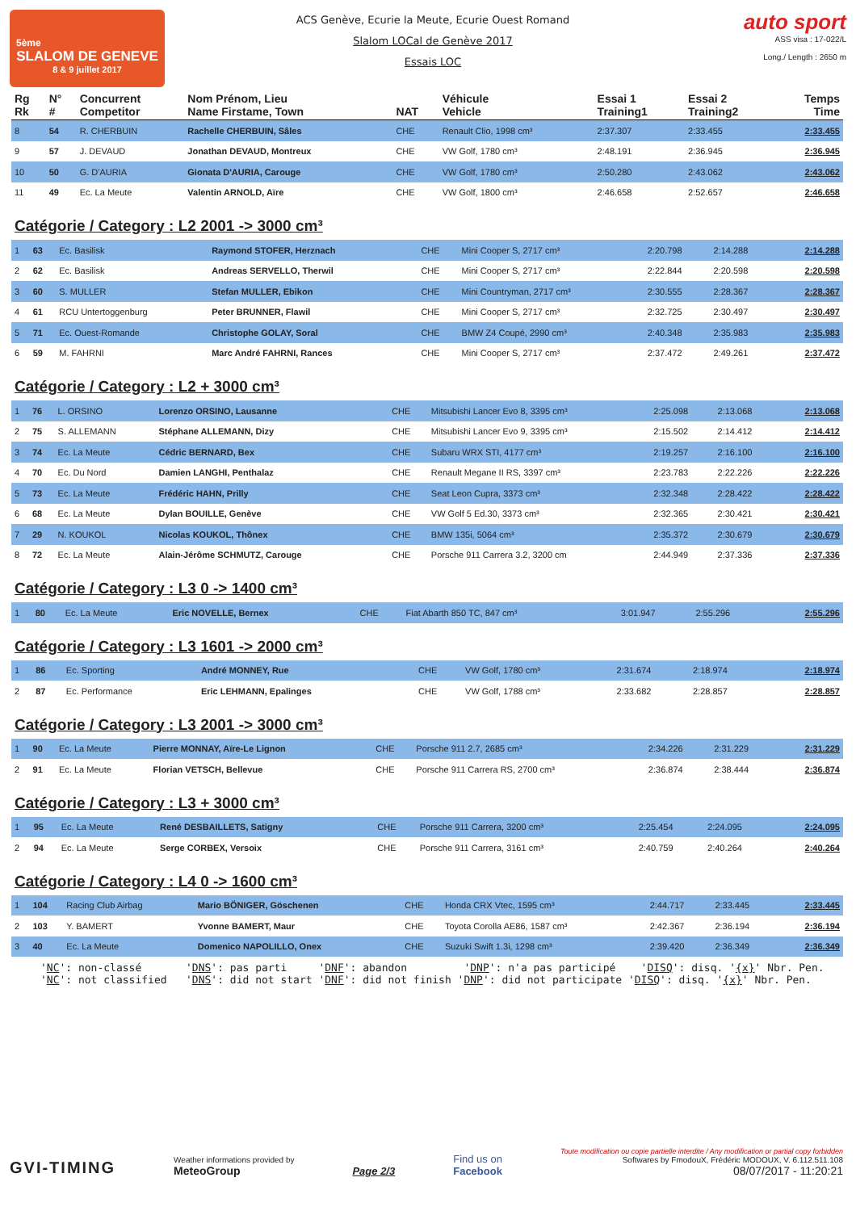5ème
SLALOM DE GENEVE
8 & 9 juillet 2017
ACS Genève, Ecurie la Meute, Ecurie Ouest Romand
Slalom LOCal de Genève 2017
Essais LOC
auto sport
ASS visa : 17-022/L
Long./ Length : 2650 m
| Rg Rk | N° # | Concurrent Competitor | Nom Prénom, Lieu Name Firstame, Town | NAT | Véhicule Vehicle | Essai 1 Training1 | Essai 2 Training2 | Temps Time |
| --- | --- | --- | --- | --- | --- | --- | --- | --- |
| 8 | 54 | R. CHERBUIN | Rachelle CHERBUIN, Sâles | CHE | Renault Clio, 1998 cm³ | 2:37.307 | 2:33.455 | 2:33.455 |
| 9 | 57 | J. DEVAUD | Jonathan DEVAUD, Montreux | CHE | VW Golf, 1780 cm³ | 2:48.191 | 2:36.945 | 2:36.945 |
| 10 | 50 | G. D'AURIA | Gionata D'AURIA, Carouge | CHE | VW Golf, 1780 cm³ | 2:50.280 | 2:43.062 | 2:43.062 |
| 11 | 49 | Ec. La Meute | Valentin ARNOLD, Aïre | CHE | VW Golf, 1800 cm³ | 2:46.658 | 2:52.657 | 2:46.658 |
Catégorie / Category : L2 2001 -> 3000 cm³
| 1 | 63 | Ec. Basilisk | Raymond STOFER, Herznach | CHE | Mini Cooper S, 2717 cm³ | 2:20.798 | 2:14.288 | 2:14.288 |
| 2 | 62 | Ec. Basilisk | Andreas SERVELLO, Therwil | CHE | Mini Cooper S, 2717 cm³ | 2:22.844 | 2:20.598 | 2:20.598 |
| 3 | 60 | S. MULLER | Stefan MULLER, Ebikon | CHE | Mini Countryman, 2717 cm³ | 2:30.555 | 2:28.367 | 2:28.367 |
| 4 | 61 | RCU Untertoggenburg | Peter BRUNNER, Flawil | CHE | Mini Cooper S, 2717 cm³ | 2:32.725 | 2:30.497 | 2:30.497 |
| 5 | 71 | Ec. Ouest-Romande | Christophe GOLAY, Soral | CHE | BMW Z4 Coupé, 2990 cm³ | 2:40.348 | 2:35.983 | 2:35.983 |
| 6 | 59 | M. FAHRNI | Marc André FAHRNI, Rances | CHE | Mini Cooper S, 2717 cm³ | 2:37.472 | 2:49.261 | 2:37.472 |
Catégorie / Category : L2 + 3000 cm³
| 1 | 76 | L. ORSINO | Lorenzo ORSINO, Lausanne | CHE | Mitsubishi Lancer Evo 8, 3395 cm³ | 2:25.098 | 2:13.068 | 2:13.068 |
| 2 | 75 | S. ALLEMANN | Stéphane ALLEMANN, Dizy | CHE | Mitsubishi Lancer Evo 9, 3395 cm³ | 2:15.502 | 2:14.412 | 2:14.412 |
| 3 | 74 | Ec. La Meute | Cédric BERNARD, Bex | CHE | Subaru WRX STI, 4177 cm³ | 2:19.257 | 2:16.100 | 2:16.100 |
| 4 | 70 | Ec. Du Nord | Damien LANGHI, Penthalaz | CHE | Renault Megane II RS, 3397 cm³ | 2:23.783 | 2:22.226 | 2:22.226 |
| 5 | 73 | Ec. La Meute | Frédéric HAHN, Prilly | CHE | Seat Leon Cupra, 3373 cm³ | 2:32.348 | 2:28.422 | 2:28.422 |
| 6 | 68 | Ec. La Meute | Dylan BOUILLE, Genève | CHE | VW Golf 5 Ed.30, 3373 cm³ | 2:32.365 | 2:30.421 | 2:30.421 |
| 7 | 29 | N. KOUKOL | Nicolas KOUKOL, Thônex | CHE | BMW 135i, 5064 cm³ | 2:35.372 | 2:30.679 | 2:30.679 |
| 8 | 72 | Ec. La Meute | Alain-Jérôme SCHMUTZ, Carouge | CHE | Porsche 911 Carrera 3.2, 3200 cm | 2:44.949 | 2:37.336 | 2:37.336 |
Catégorie / Category : L3 0 -> 1400 cm³
| 1 | 80 | Ec. La Meute | Eric NOVELLE, Bernex | CHE | Fiat Abarth 850 TC, 847 cm³ | 3:01.947 | 2:55.296 | 2:55.296 |
Catégorie / Category : L3 1601 -> 2000 cm³
| 1 | 86 | Ec. Sporting | André MONNEY, Rue | CHE | VW Golf, 1780 cm³ | 2:31.674 | 2:18.974 | 2:18.974 |
| 2 | 87 | Ec. Performance | Eric LEHMANN, Epalinges | CHE | VW Golf, 1788 cm³ | 2:33.682 | 2:28.857 | 2:28.857 |
Catégorie / Category : L3 2001 -> 3000 cm³
| 1 | 90 | Ec. La Meute | Pierre MONNAY, Aïre-Le Lignon | CHE | Porsche 911 2.7, 2685 cm³ | 2:34.226 | 2:31.229 | 2:31.229 |
| 2 | 91 | Ec. La Meute | Florian VETSCH, Bellevue | CHE | Porsche 911 Carrera RS, 2700 cm³ | 2:36.874 | 2:38.444 | 2:36.874 |
Catégorie / Category : L3 + 3000 cm³
| 1 | 95 | Ec. La Meute | René DESBAILLETS, Satigny | CHE | Porsche 911 Carrera, 3200 cm³ | 2:25.454 | 2:24.095 | 2:24.095 |
| 2 | 94 | Ec. La Meute | Serge CORBEX, Versoix | CHE | Porsche 911 Carrera, 3161 cm³ | 2:40.759 | 2:40.264 | 2:40.264 |
Catégorie / Category : L4 0 -> 1600 cm³
| 1 | 104 | Racing Club Airbag | Mario BÖNIGER, Göschenen | CHE | Honda CRX Vtec, 1595 cm³ | 2:44.717 | 2:33.445 | 2:33.445 |
| 2 | 103 | Y. BAMERT | Yvonne BAMERT, Maur | CHE | Toyota Corolla AE86, 1587 cm³ | 2:42.367 | 2:36.194 | 2:36.194 |
| 3 | 40 | Ec. La Meute | Domenico NAPOLILLO, Onex | CHE | Suzuki Swift 1.3i, 1298 cm³ | 2:39.420 | 2:36.349 | 2:36.349 |
'NC': non-classé 'DNS': pas parti 'DNF': abandon 'DNP': n'a pas participé 'DISQ': disq. '{x}' Nbr. Pen. 'NC': not classified 'DNS': did not start 'DNF': did not finish 'DNP': did not participate 'DISQ': disq. '{x}' Nbr. Pen.
GVI-TIMING
Weather informations provided by
MeteoGroup
Page 2/3
Find us on
Facebook
Toute modification ou copie partielle interdite / Any modification or partial copy forbidden
Softwares by FmodouX, Frédéric MODOUX, V. 6.112.511.108
08/07/2017 - 11:20:21